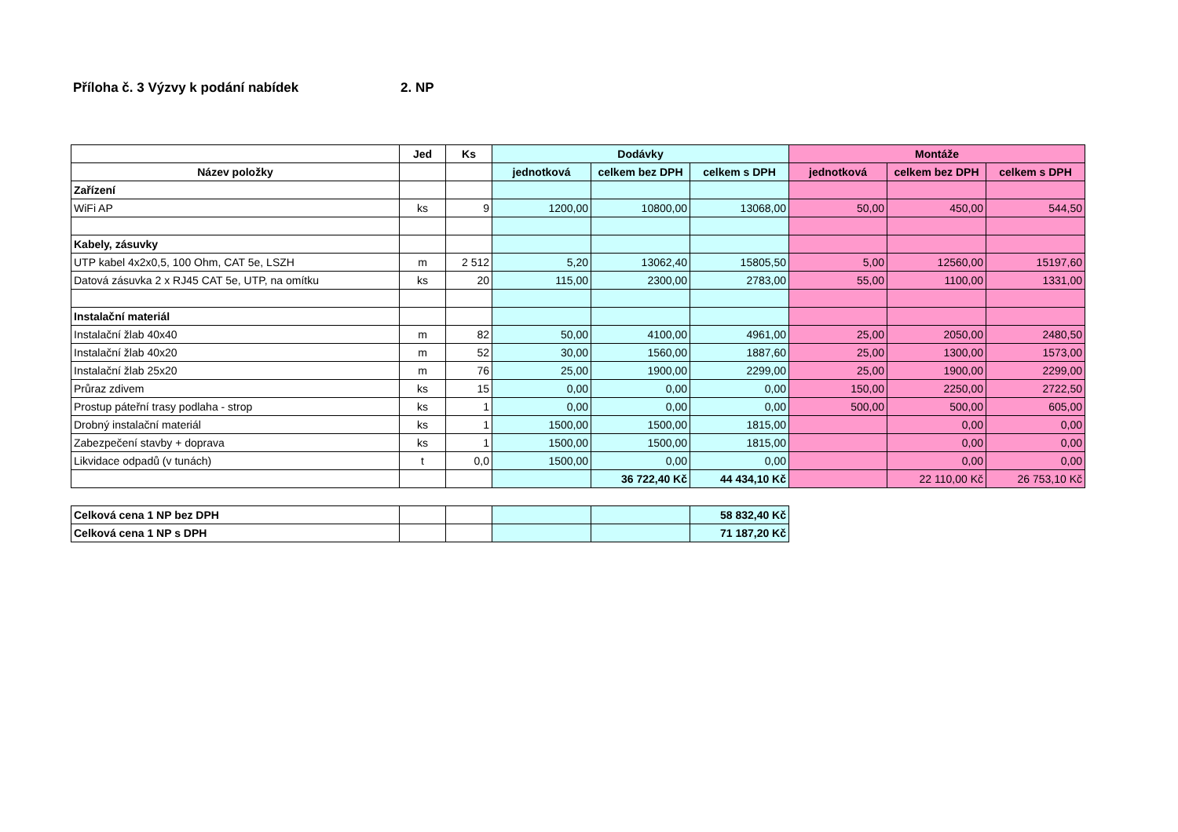Příloha č. 3 Výzvy k podání nabídek 2. NP
| | Jed | Ks | Dodávky | | | Montáže | | |
| --- | --- | --- | --- | --- | --- | --- | --- | --- |
| Název položky | | | jednotková | celkem bez DPH | celkem s DPH | jednotková | celkem bez DPH | celkem s DPH |
| Zařízení | | | | | | | | |
| WiFi AP | ks | 9 | 1200,00 | 10800,00 | 13068,00 | 50,00 | 450,00 | 544,50 |
| Kabely, zásuvky | | | | | | | | |
| UTP kabel 4x2x0,5, 100 Ohm, CAT 5e, LSZH | m | 2 512 | 5,20 | 13062,40 | 15805,50 | 5,00 | 12560,00 | 15197,60 |
| Datová zásuvka 2 x RJ45 CAT 5e, UTP, na omítku | ks | 20 | 115,00 | 2300,00 | 2783,00 | 55,00 | 1100,00 | 1331,00 |
| Instalační materiál | | | | | | | | |
| Instalační žlab 40x40 | m | 82 | 50,00 | 4100,00 | 4961,00 | 25,00 | 2050,00 | 2480,50 |
| Instalační žlab 40x20 | m | 52 | 30,00 | 1560,00 | 1887,60 | 25,00 | 1300,00 | 1573,00 |
| Instalační žlab 25x20 | m | 76 | 25,00 | 1900,00 | 2299,00 | 25,00 | 1900,00 | 2299,00 |
| Průraz zdivem | ks | 15 | 0,00 | 0,00 | 0,00 | 150,00 | 2250,00 | 2722,50 |
| Prostup páteřní trasy podlaha - strop | ks | 1 | 0,00 | 0,00 | 0,00 | 500,00 | 500,00 | 605,00 |
| Drobný instalační materiál | ks | 1 | 1500,00 | 1500,00 | 1815,00 | | 0,00 | 0,00 |
| Zabezpečení stavby + doprava | ks | 1 | 1500,00 | 1500,00 | 1815,00 | | 0,00 | 0,00 |
| Likvidace odpadů (v tunách) | t | 0,0 | 1500,00 | 0,00 | 0,00 | | 0,00 | 0,00 |
| | | | | 36 722,40 Kč | 44 434,10 Kč | | 22 110,00 Kč | 26 753,10 Kč |
| Celková cena 1 NP bez DPH | | | | | 58 832,40 Kč |
| Celková cena 1 NP s DPH | | | | | 71 187,20 Kč |